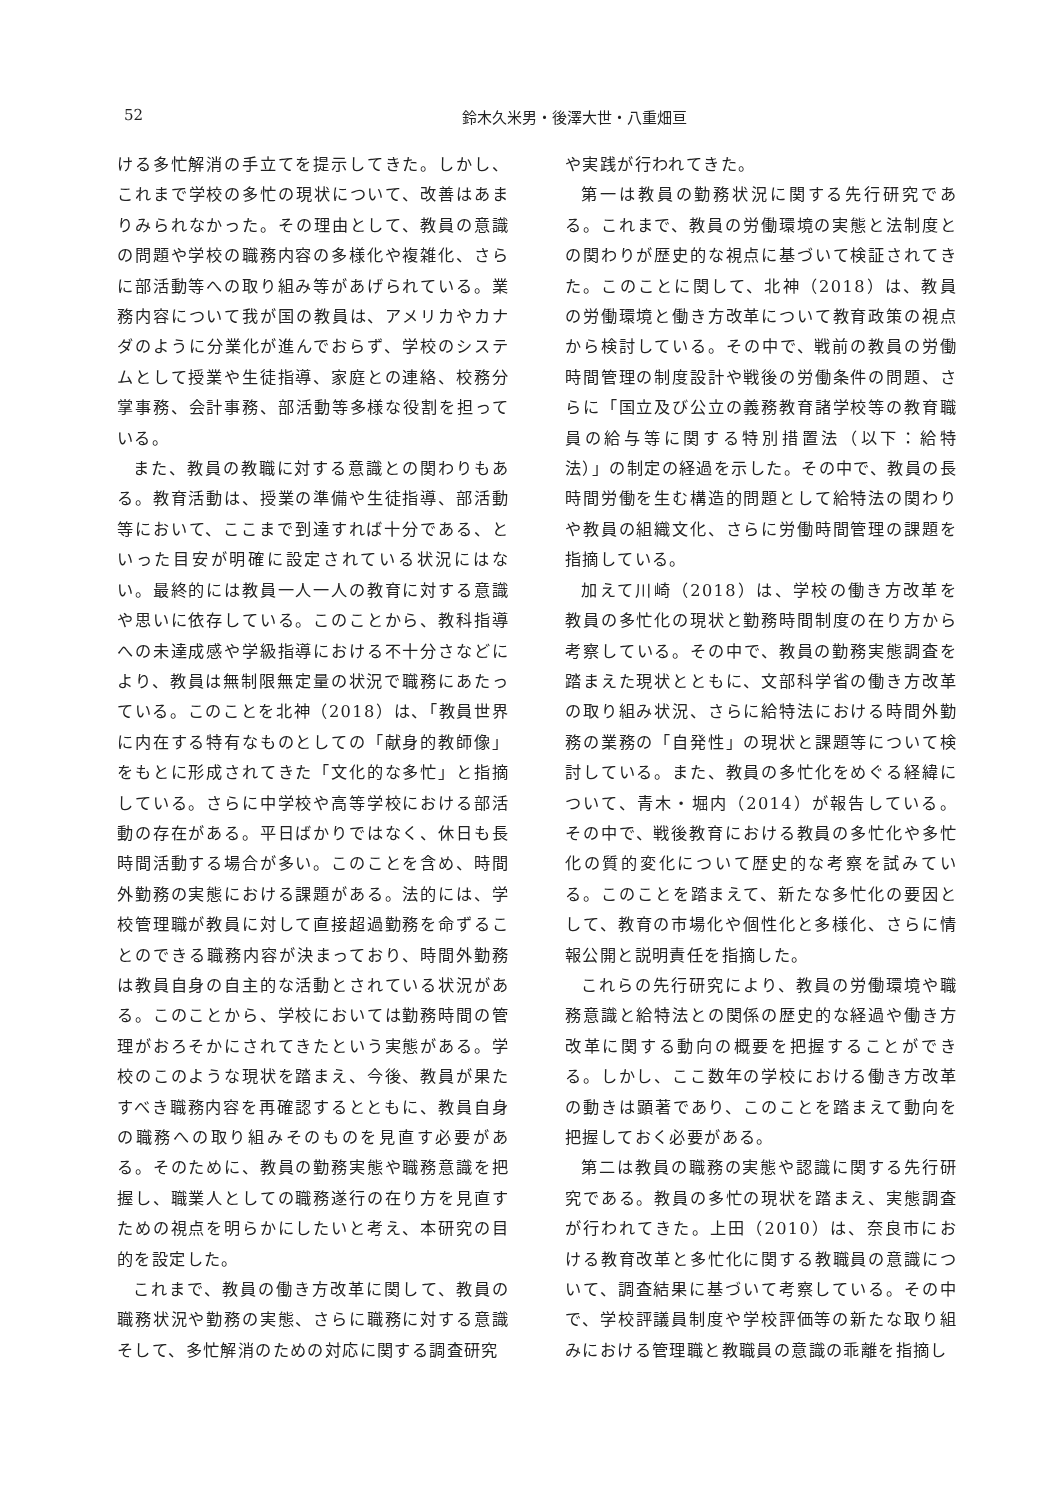52
鈴木久米男・後澤大世・八重畑亘
ける多忙解消の手立てを提示してきた。しかし、これまで学校の多忙の現状について、改善はあまりみられなかった。その理由として、教員の意識の問題や学校の職務内容の多様化や複雑化、さらに部活動等への取り組み等があげられている。業務内容について我が国の教員は、アメリカやカナダのように分業化が進んでおらず、学校のシステムとして授業や生徒指導、家庭との連絡、校務分掌事務、会計事務、部活動等多様な役割を担っている。
また、教員の教職に対する意識との関わりもある。教育活動は、授業の準備や生徒指導、部活動等において、ここまで到達すれば十分である、といった目安が明確に設定されている状況にはない。最終的には教員一人一人の教育に対する意識や思いに依存している。このことから、教科指導への未達成感や学級指導における不十分さなどにより、教員は無制限無定量の状況で職務にあたっている。このことを北神（2018）は、「教員世界に内在する特有なものとしての「献身的教師像」をもとに形成されてきた「文化的な多忙」と指摘している。さらに中学校や高等学校における部活動の存在がある。平日ばかりではなく、休日も長時間活動する場合が多い。このことを含め、時間外勤務の実態における課題がある。法的には、学校管理職が教員に対して直接超過勤務を命ずることのできる職務内容が決まっており、時間外勤務は教員自身の自主的な活動とされている状況がある。このことから、学校においては勤務時間の管理がおろそかにされてきたという実態がある。学校のこのような現状を踏まえ、今後、教員が果たすべき職務内容を再確認するとともに、教員自身の職務への取り組みそのものを見直す必要がある。そのために、教員の勤務実態や職務意識を把握し、職業人としての職務遂行の在り方を見直すための視点を明らかにしたいと考え、本研究の目的を設定した。
これまで、教員の働き方改革に関して、教員の職務状況や勤務の実態、さらに職務に対する意識そして、多忙解消のための対応に関する調査研究
や実践が行われてきた。
第一は教員の勤務状況に関する先行研究である。これまで、教員の労働環境の実態と法制度との関わりが歴史的な視点に基づいて検証されてきた。このことに関して、北神（2018）は、教員の労働環境と働き方改革について教育政策の視点から検討している。その中で、戦前の教員の労働時間管理の制度設計や戦後の労働条件の問題、さらに「国立及び公立の義務教育諸学校等の教育職員の給与等に関する特別措置法（以下：給特法）」の制定の経過を示した。その中で、教員の長時間労働を生む構造的問題として給特法の関わりや教員の組織文化、さらに労働時間管理の課題を指摘している。
加えて川崎（2018）は、学校の働き方改革を教員の多忙化の現状と勤務時間制度の在り方から考察している。その中で、教員の勤務実態調査を踏まえた現状とともに、文部科学省の働き方改革の取り組み状況、さらに給特法における時間外勤務の業務の「自発性」の現状と課題等について検討している。また、教員の多忙化をめぐる経緯について、青木・堀内（2014）が報告している。その中で、戦後教育における教員の多忙化や多忙化の質的変化について歴史的な考察を試みている。このことを踏まえて、新たな多忙化の要因として、教育の市場化や個性化と多様化、さらに情報公開と説明責任を指摘した。
これらの先行研究により、教員の労働環境や職務意識と給特法との関係の歴史的な経過や働き方改革に関する動向の概要を把握することができる。しかし、ここ数年の学校における働き方改革の動きは顕著であり、このことを踏まえて動向を把握しておく必要がある。
第二は教員の職務の実態や認識に関する先行研究である。教員の多忙の現状を踏まえ、実態調査が行われてきた。上田（2010）は、奈良市における教育改革と多忙化に関する教職員の意識について、調査結果に基づいて考察している。その中で、学校評議員制度や学校評価等の新たな取り組みにおける管理職と教職員の意識の乖離を指摘し